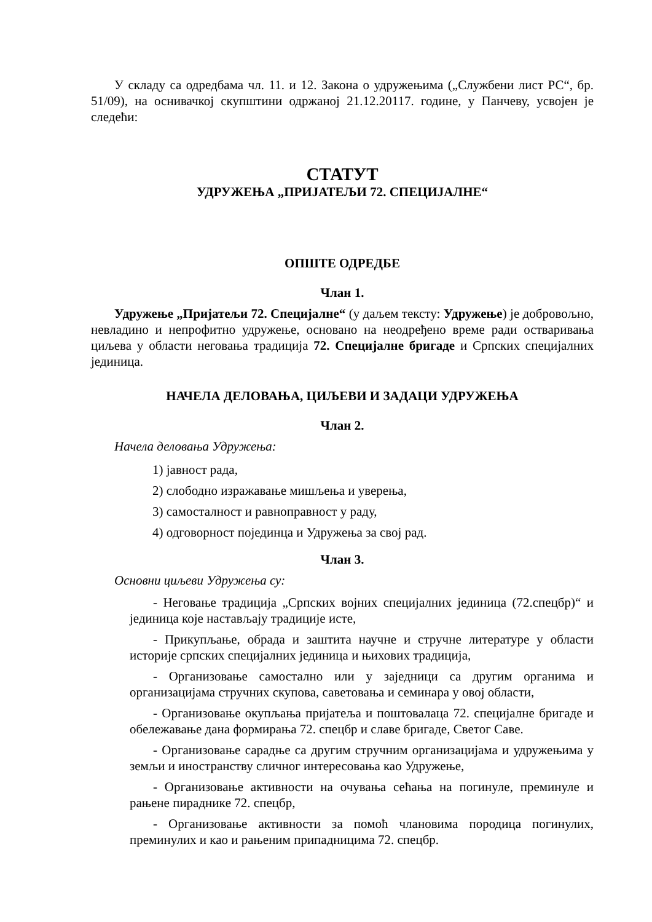У складу са одредбама чл. 11. и 12. Закона о удружењима („Службени лист РС“, бр. 51/09), на оснивачкој скупштини одржаној 21.12.20117. године, у Панчеву, усвојен је следећи:
СТАТУТ
УДРУЖЕЊА „ПРИЈАТЕЉИ 72. СПЕЦИЈАЛНЕ“
ОПШТЕ ОДРЕДБЕ
Члан 1.
Удружење „Пријатељи 72. Специјалне“ (у даљем тексту: Удружење) је добровољно, невладино и непрофитно удружење, основано на неодређено време ради остваривања циљева у области неговања традиција 72. Специјалне бригаде и Српских специјалних јединица.
НАЧЕЛА ДЕЛОВАЊА, ЦИЉЕВИ И ЗАДАЦИ УДРУЖЕЊА
Члан 2.
Начела деловања Удружења:
1) јавност рада,
2) слободно изражавање мишљења и уверења,
3) самосталност и равноправност у раду,
4) одговорност појединца и Удружења за свој рад.
Члан 3.
Основни циљеви Удружења су:
- Неговање традиција „Српских војних специјалних јединица (72.спецбр)“ и јединица које настављају традиције исте,
- Прикупљање, обрада и заштита научне и стручне литературе у области историје српских специјалних јединица и њихових традиција,
- Организовање самостално или у заједници са другим органима и организацијама стручних скупова, саветовања и семинара у овој области,
- Организовање окупљања пријатеља и поштовалаца 72. специјалне бригаде и обележавање дана формирања 72. спецбр и славе бригаде, Светог Саве.
- Организовање сарадње са другим стручним организацијама и удружењима у земљи и иностранству сличног интересовања као Удружење,
- Организовање активности на очувања сећања на погинуле, преминуле и рањене пиpадникe 72. спецбр,
- Организовање активности за помоћ члановима породица погинулих, преминулих и као и рањеним припадницима 72. спецбр.